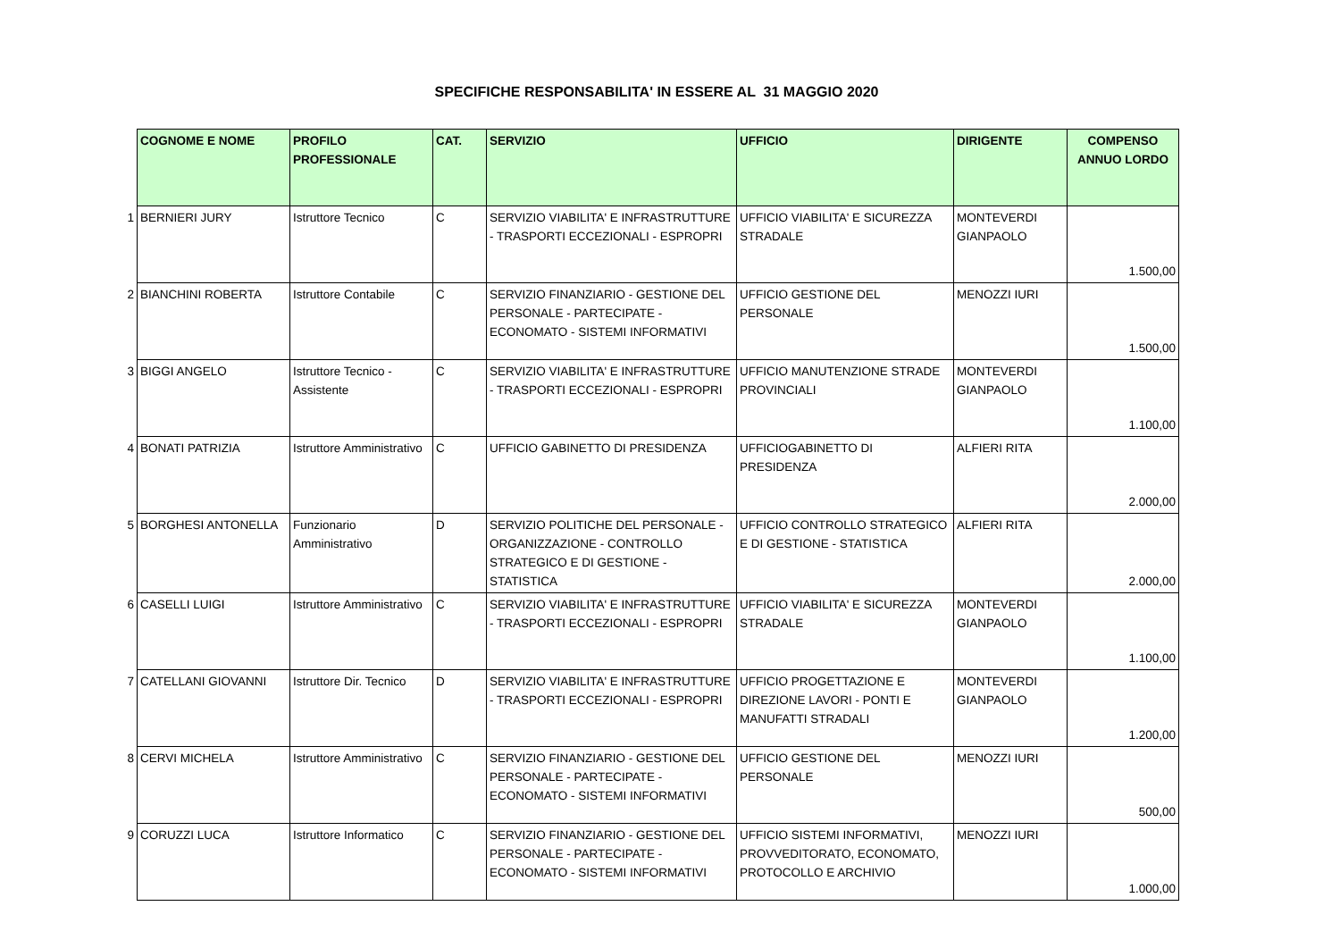SPECIFICHE RESPONSABILITA' IN ESSERE AL 31 MAGGIO 2020
| | COGNOME E NOME | PROFILO PROFESSIONALE | CAT. | SERVIZIO | UFFICIO | DIRIGENTE | COMPENSO ANNUO LORDO |
| --- | --- | --- | --- | --- | --- | --- | --- |
| 1 | BERNIERI JURY | Istruttore Tecnico | C | SERVIZIO VIABILITA' E INFRASTRUTTURE - TRASPORTI ECCEZIONALI - ESPROPRI | UFFICIO VIABILITA' E SICUREZZA STRADALE | MONTEVERDI GIANPAOLO | 1.500,00 |
| 2 | BIANCHINI ROBERTA | Istruttore Contabile | C | SERVIZIO FINANZIARIO - GESTIONE DEL PERSONALE - PARTECIPATE - ECONOMATO - SISTEMI INFORMATIVI | UFFICIO GESTIONE DEL PERSONALE | MENOZZI IURI | 1.500,00 |
| 3 | BIGGI ANGELO | Istruttore Tecnico - Assistente | C | SERVIZIO VIABILITA' E INFRASTRUTTURE - TRASPORTI ECCEZIONALI - ESPROPRI | UFFICIO MANUTENZIONE STRADE PROVINCIALI | MONTEVERDI GIANPAOLO | 1.100,00 |
| 4 | BONATI PATRIZIA | Istruttore Amministrativo | C | UFFICIO GABINETTO DI PRESIDENZA | UFFICIOGABINETTO DI PRESIDENZA | ALFIERI RITA | 2.000,00 |
| 5 | BORGHESI ANTONELLA | Funzionario Amministrativo | D | SERVIZIO POLITICHE DEL PERSONALE - ORGANIZZAZIONE - CONTROLLO STRATEGICO E DI GESTIONE - STATISTICA | UFFICIO CONTROLLO STRATEGICO E DI GESTIONE - STATISTICA | ALFIERI RITA | 2.000,00 |
| 6 | CASELLI LUIGI | Istruttore Amministrativo | C | SERVIZIO VIABILITA' E INFRASTRUTTURE - TRASPORTI ECCEZIONALI - ESPROPRI | UFFICIO VIABILITA' E SICUREZZA STRADALE | MONTEVERDI GIANPAOLO | 1.100,00 |
| 7 | CATELLANI GIOVANNI | Istruttore Dir. Tecnico | D | SERVIZIO VIABILITA' E INFRASTRUTTURE - TRASPORTI ECCEZIONALI - ESPROPRI | UFFICIO PROGETTAZIONE E DIREZIONE LAVORI - PONTI E MANUFATTI STRADALI | MONTEVERDI GIANPAOLO | 1.200,00 |
| 8 | CERVI MICHELA | Istruttore Amministrativo | C | SERVIZIO FINANZIARIO - GESTIONE DEL PERSONALE - PARTECIPATE - ECONOMATO - SISTEMI INFORMATIVI | UFFICIO GESTIONE DEL PERSONALE | MENOZZI IURI | 500,00 |
| 9 | CORUZZI LUCA | Istruttore Informatico | C | SERVIZIO FINANZIARIO - GESTIONE DEL PERSONALE - PARTECIPATE - ECONOMATO - SISTEMI INFORMATIVI | UFFICIO SISTEMI INFORMATIVI, PROVVEDITORATO, ECONOMATO, PROTOCOLLO E ARCHIVIO | MENOZZI IURI | 1.000,00 |